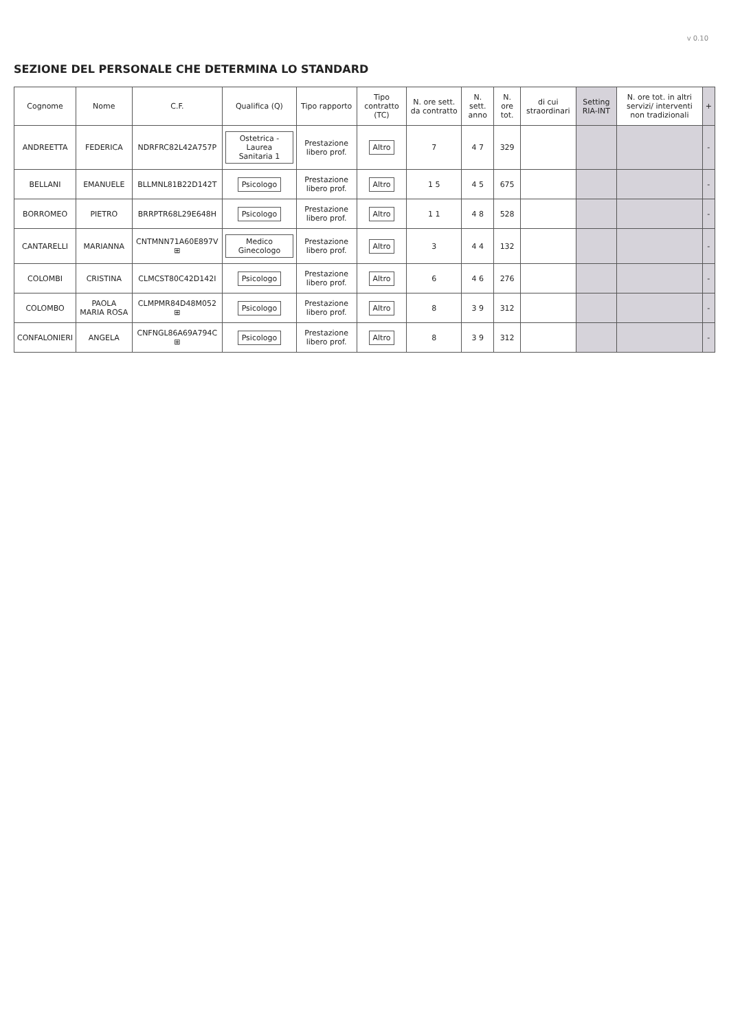v 0.10
SEZIONE DEL PERSONALE CHE DETERMINA LO STANDARD
| Cognome | Nome | C.F. | Qualifica (Q) | Tipo rapporto | Tipo contratto (TC) | N. ore sett. da contratto | N. sett. anno | N. ore tot. | di cui straordinari | Setting RIA-INT | N. ore tot. in altri servizi/ interventi non tradizionali | + |
| --- | --- | --- | --- | --- | --- | --- | --- | --- | --- | --- | --- | --- |
| ANDREETTA | FEDERICA | NDRFRC82L42A757P | Ostetrica - Laurea Sanitaria 1 | Prestazione libero prof. | Altro | 7 | 4 7 | 329 | | | | - |
| BELLANI | EMANUELE | BLLMNL81B22D142T | Psicologo | Prestazione libero prof. | Altro | 1 5 | 4 5 | 675 | | | | - |
| BORROMEO | PIETRO | BRRPTR68L29E648H | Psicologo | Prestazione libero prof. | Altro | 1 1 | 4 8 | 528 | | | | - |
| CANTARELLI | MARIANNA | CNTMNN71A60E897V ⊞ | Medico Ginecologo | Prestazione libero prof. | Altro | 3 | 4 4 | 132 | | | | - |
| COLOMBI | CRISTINA | CLMCST80C42D142I | Psicologo | Prestazione libero prof. | Altro | 6 | 4 6 | 276 | | | | - |
| COLOMBO | PAOLA MARIA ROSA | CLMPMR84D48M052 ⊞ | Psicologo | Prestazione libero prof. | Altro | 8 | 3 9 | 312 | | | | - |
| CONFALONIERI | ANGELA | CNFNGL86A69A794C ⊞ | Psicologo | Prestazione libero prof. | Altro | 8 | 3 9 | 312 | | | | - |